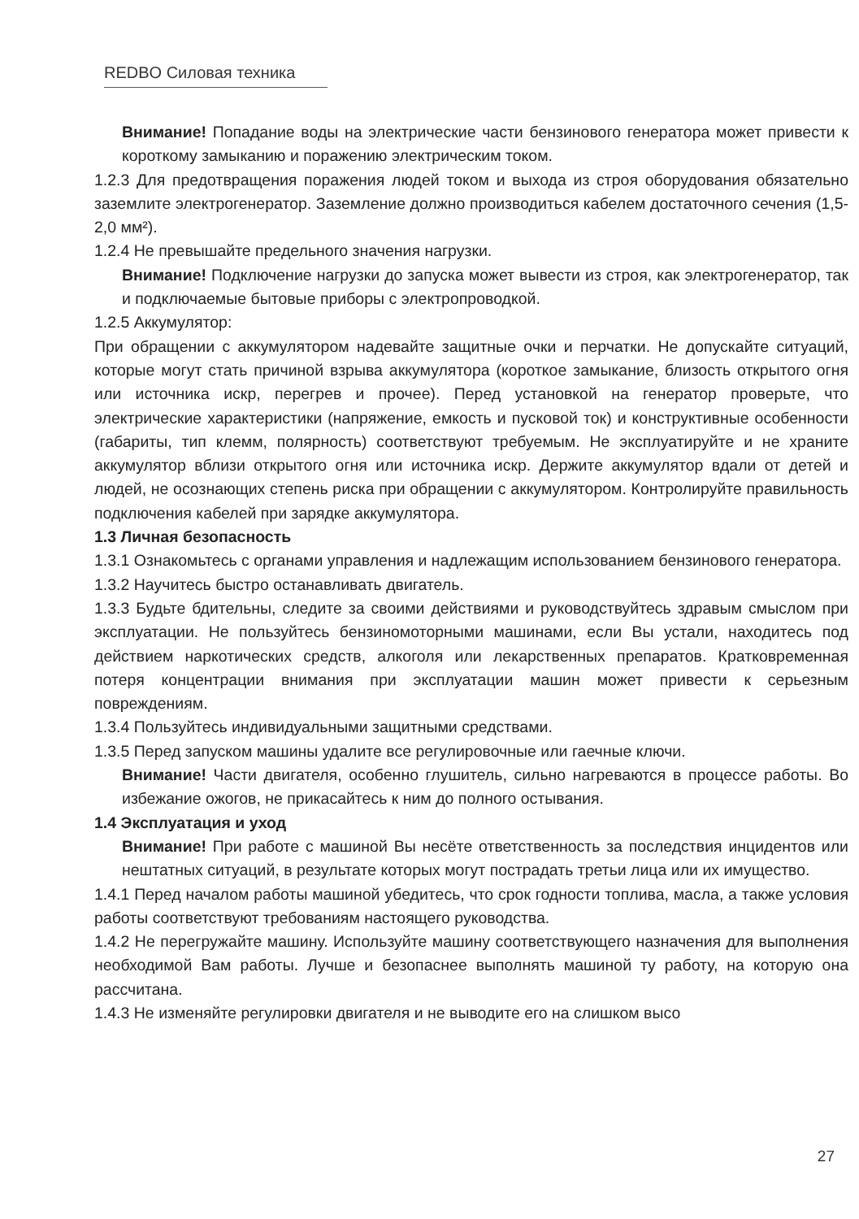REDBO Силовая техника
Внимание! Попадание воды на электрические части бензинового генератора может привести к короткому замыканию и поражению электрическим током.
1.2.3 Для предотвращения поражения людей током и выхода из строя оборудования обязательно заземлите электрогенератор. Заземление должно производиться кабелем достаточного сечения (1,5-2,0 мм²).
1.2.4 Не превышайте предельного значения нагрузки.
Внимание! Подключение нагрузки до запуска может вывести из строя, как электрогенератор, так и подключаемые бытовые приборы с электропроводкой.
1.2.5 Аккумулятор:
При обращении с аккумулятором надевайте защитные очки и перчатки. Не допускайте ситуаций, которые могут стать причиной взрыва аккумулятора (короткое замыкание, близость открытого огня или источника искр, перегрев и прочее). Перед установкой на генератор проверьте, что электрические характеристики (напряжение, емкость и пусковой ток) и конструктивные особенности (габариты, тип клемм, полярность) соответствуют требуемым. Не эксплуатируйте и не храните аккумулятор вблизи открытого огня или источника искр. Держите аккумулятор вдали от детей и людей, не осознающих степень риска при обращении с аккумулятором. Контролируйте правильность подключения кабелей при зарядке аккумулятора.
1.3 Личная безопасность
1.3.1 Ознакомьтесь с органами управления и надлежащим использованием бензинового генератора.
1.3.2 Научитесь быстро останавливать двигатель.
1.3.3 Будьте бдительны, следите за своими действиями и руководствуйтесь здравым смыслом при эксплуатации. Не пользуйтесь бензиномоторными машинами, если Вы устали, находитесь под действием наркотических средств, алкоголя или лекарственных препаратов. Кратковременная потеря концентрации внимания при эксплуатации машин может привести к серьезным повреждениям.
1.3.4 Пользуйтесь индивидуальными защитными средствами.
1.3.5 Перед запуском машины удалите все регулировочные или гаечные ключи.
Внимание! Части двигателя, особенно глушитель, сильно нагреваются в процессе работы. Во избежание ожогов, не прикасайтесь к ним до полного остывания.
1.4 Эксплуатация и уход
Внимание! При работе с машиной Вы несёте ответственность за последствия инцидентов или нештатных ситуаций, в результате которых могут пострадать третьи лица или их имущество.
1.4.1 Перед началом работы машиной убедитесь, что срок годности топлива, масла, а также условия работы соответствуют требованиям настоящего руководства.
1.4.2 Не перегружайте машину. Используйте машину соответствующего назначения для выполнения необходимой Вам работы. Лучше и безопаснее выполнять машиной ту работу, на которую она рассчитана.
1.4.3 Не изменяйте регулировки двигателя и не выводите его на слишком высо
27